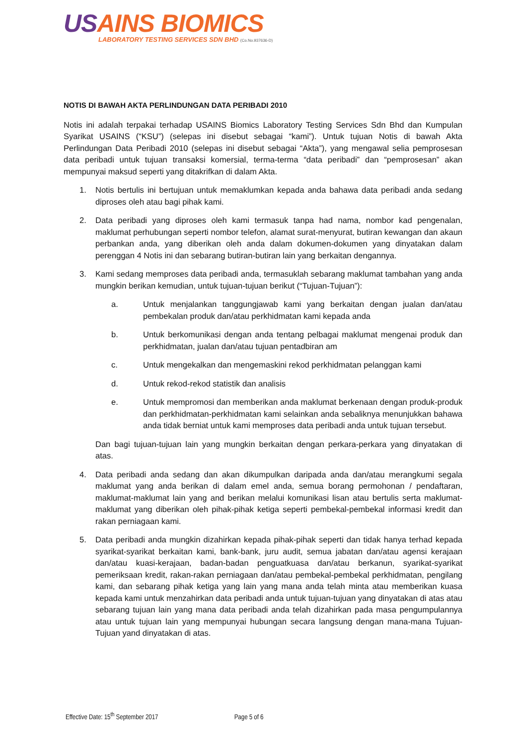USAINS BIOMICS
LABORATORY TESTING SERVICES SDN BHD (Co.No.937636-D)
NOTIS DI BAWAH AKTA PERLINDUNGAN DATA PERIBADI 2010
Notis ini adalah terpakai terhadap USAINS Biomics Laboratory Testing Services Sdn Bhd dan Kumpulan Syarikat USAINS (“KSU”) (selepas ini disebut sebagai “kami”). Untuk tujuan Notis di bawah Akta Perlindungan Data Peribadi 2010 (selepas ini disebut sebagai “Akta”), yang mengawal selia pemprosesan data peribadi untuk tujuan transaksi komersial, terma-terma “data peribadi” dan “pemprosesan” akan mempunyai maksud seperti yang ditakrifkan di dalam Akta.
1. Notis bertulis ini bertujuan untuk memaklumkan kepada anda bahawa data peribadi anda sedang diproses oleh atau bagi pihak kami.
2. Data peribadi yang diproses oleh kami termasuk tanpa had nama, nombor kad pengenalan, maklumat perhubungan seperti nombor telefon, alamat surat-menyurat, butiran kewangan dan akaun perbankan anda, yang diberikan oleh anda dalam dokumen-dokumen yang dinyatakan dalam perenggan 4 Notis ini dan sebarang butiran-butiran lain yang berkaitan dengannya.
3. Kami sedang memproses data peribadi anda, termasuklah sebarang maklumat tambahan yang anda mungkin berikan kemudian, untuk tujuan-tujuan berikut (“Tujuan-Tujuan”):
a. Untuk menjalankan tanggungjawab kami yang berkaitan dengan jualan dan/atau pembekalan produk dan/atau perkhidmatan kami kepada anda
b. Untuk berkomunikasi dengan anda tentang pelbagai maklumat mengenai produk dan perkhidmatan, jualan dan/atau tujuan pentadbiran am
c. Untuk mengekalkan dan mengemaskini rekod perkhidmatan pelanggan kami
d. Untuk rekod-rekod statistik dan analisis
e. Untuk mempromosi dan memberikan anda maklumat berkenaan dengan produk-produk dan perkhidmatan-perkhidmatan kami selainkan anda sebaliknya menunjukkan bahawa anda tidak berniat untuk kami memproses data peribadi anda untuk tujuan tersebut.
Dan bagi tujuan-tujuan lain yang mungkin berkaitan dengan perkara-perkara yang dinyatakan di atas.
4. Data peribadi anda sedang dan akan dikumpulkan daripada anda dan/atau merangkumi segala maklumat yang anda berikan di dalam emel anda, semua borang permohonan / pendaftaran, maklumat-maklumat lain yang and berikan melalui komunikasi lisan atau bertulis serta maklumat-maklumat yang diberikan oleh pihak-pihak ketiga seperti pembekal-pembekal informasi kredit dan rakan perniagaan kami.
5. Data peribadi anda mungkin dizahirkan kepada pihak-pihak seperti dan tidak hanya terhad kepada syarikat-syarikat berkaitan kami, bank-bank, juru audit, semua jabatan dan/atau agensi kerajaan dan/atau kuasi-kerajaan, badan-badan penguatkuasa dan/atau berkanun, syarikat-syarikat pemeriksaan kredit, rakan-rakan perniagaan dan/atau pembekal-pembekal perkhidmatan, pengilang kami, dan sebarang pihak ketiga yang lain yang mana anda telah minta atau memberikan kuasa kepada kami untuk menzahirkan data peribadi anda untuk tujuan-tujuan yang dinyatakan di atas atau sebarang tujuan lain yang mana data peribadi anda telah dizahirkan pada masa pengumpulannya atau untuk tujuan lain yang mempunyai hubungan secara langsung dengan mana-mana Tujuan-Tujuan yand dinyatakan di atas.
Effective Date: 15<sup>th</sup> September 2017 Page 5 of 6